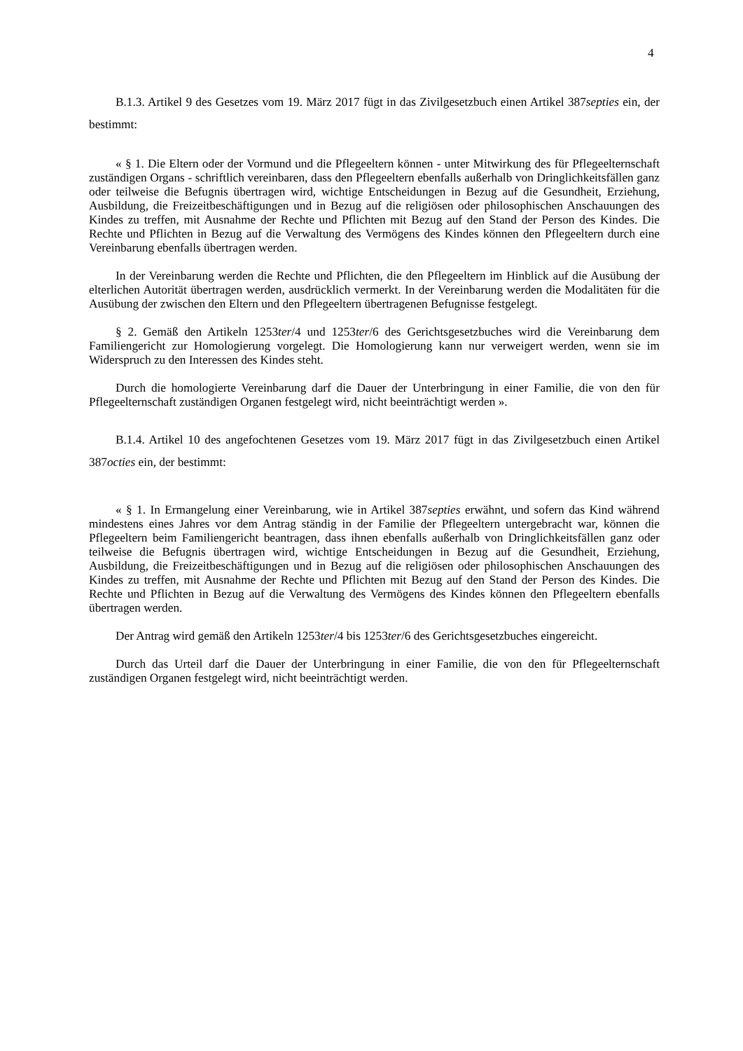4
B.1.3. Artikel 9 des Gesetzes vom 19. März 2017 fügt in das Zivilgesetzbuch einen Artikel 387septies ein, der bestimmt:
« § 1. Die Eltern oder der Vormund und die Pflegeeltern können - unter Mitwirkung des für Pflegeelternschaft zuständigen Organs - schriftlich vereinbaren, dass den Pflegeeltern ebenfalls außerhalb von Dringlichkeitsfällen ganz oder teilweise die Befugnis übertragen wird, wichtige Entscheidungen in Bezug auf die Gesundheit, Erziehung, Ausbildung, die Freizeitbeschäftigungen und in Bezug auf die religiösen oder philosophischen Anschauungen des Kindes zu treffen, mit Ausnahme der Rechte und Pflichten mit Bezug auf den Stand der Person des Kindes. Die Rechte und Pflichten in Bezug auf die Verwaltung des Vermögens des Kindes können den Pflegeeltern durch eine Vereinbarung ebenfalls übertragen werden.
In der Vereinbarung werden die Rechte und Pflichten, die den Pflegeeltern im Hinblick auf die Ausübung der elterlichen Autorität übertragen werden, ausdrücklich vermerkt. In der Vereinbarung werden die Modalitäten für die Ausübung der zwischen den Eltern und den Pflegeeltern übertragenen Befugnisse festgelegt.
§ 2. Gemäß den Artikeln 1253ter/4 und 1253ter/6 des Gerichtsgesetzbuches wird die Vereinbarung dem Familiengericht zur Homologierung vorgelegt. Die Homologierung kann nur verweigert werden, wenn sie im Widerspruch zu den Interessen des Kindes steht.
Durch die homologierte Vereinbarung darf die Dauer der Unterbringung in einer Familie, die von den für Pflegeelternschaft zuständigen Organen festgelegt wird, nicht beeinträchtigt werden ».
B.1.4. Artikel 10 des angefochtenen Gesetzes vom 19. März 2017 fügt in das Zivilgesetzbuch einen Artikel 387octies ein, der bestimmt:
« § 1. In Ermangelung einer Vereinbarung, wie in Artikel 387septies erwähnt, und sofern das Kind während mindestens eines Jahres vor dem Antrag ständig in der Familie der Pflegeeltern untergebracht war, können die Pflegeeltern beim Familiengericht beantragen, dass ihnen ebenfalls außerhalb von Dringlichkeitsfällen ganz oder teilweise die Befugnis übertragen wird, wichtige Entscheidungen in Bezug auf die Gesundheit, Erziehung, Ausbildung, die Freizeitbeschäftigungen und in Bezug auf die religiösen oder philosophischen Anschauungen des Kindes zu treffen, mit Ausnahme der Rechte und Pflichten mit Bezug auf den Stand der Person des Kindes. Die Rechte und Pflichten in Bezug auf die Verwaltung des Vermögens des Kindes können den Pflegeeltern ebenfalls übertragen werden.
Der Antrag wird gemäß den Artikeln 1253ter/4 bis 1253ter/6 des Gerichtsgesetzbuches eingereicht.
Durch das Urteil darf die Dauer der Unterbringung in einer Familie, die von den für Pflegeelternschaft zuständigen Organen festgelegt wird, nicht beeinträchtigt werden.